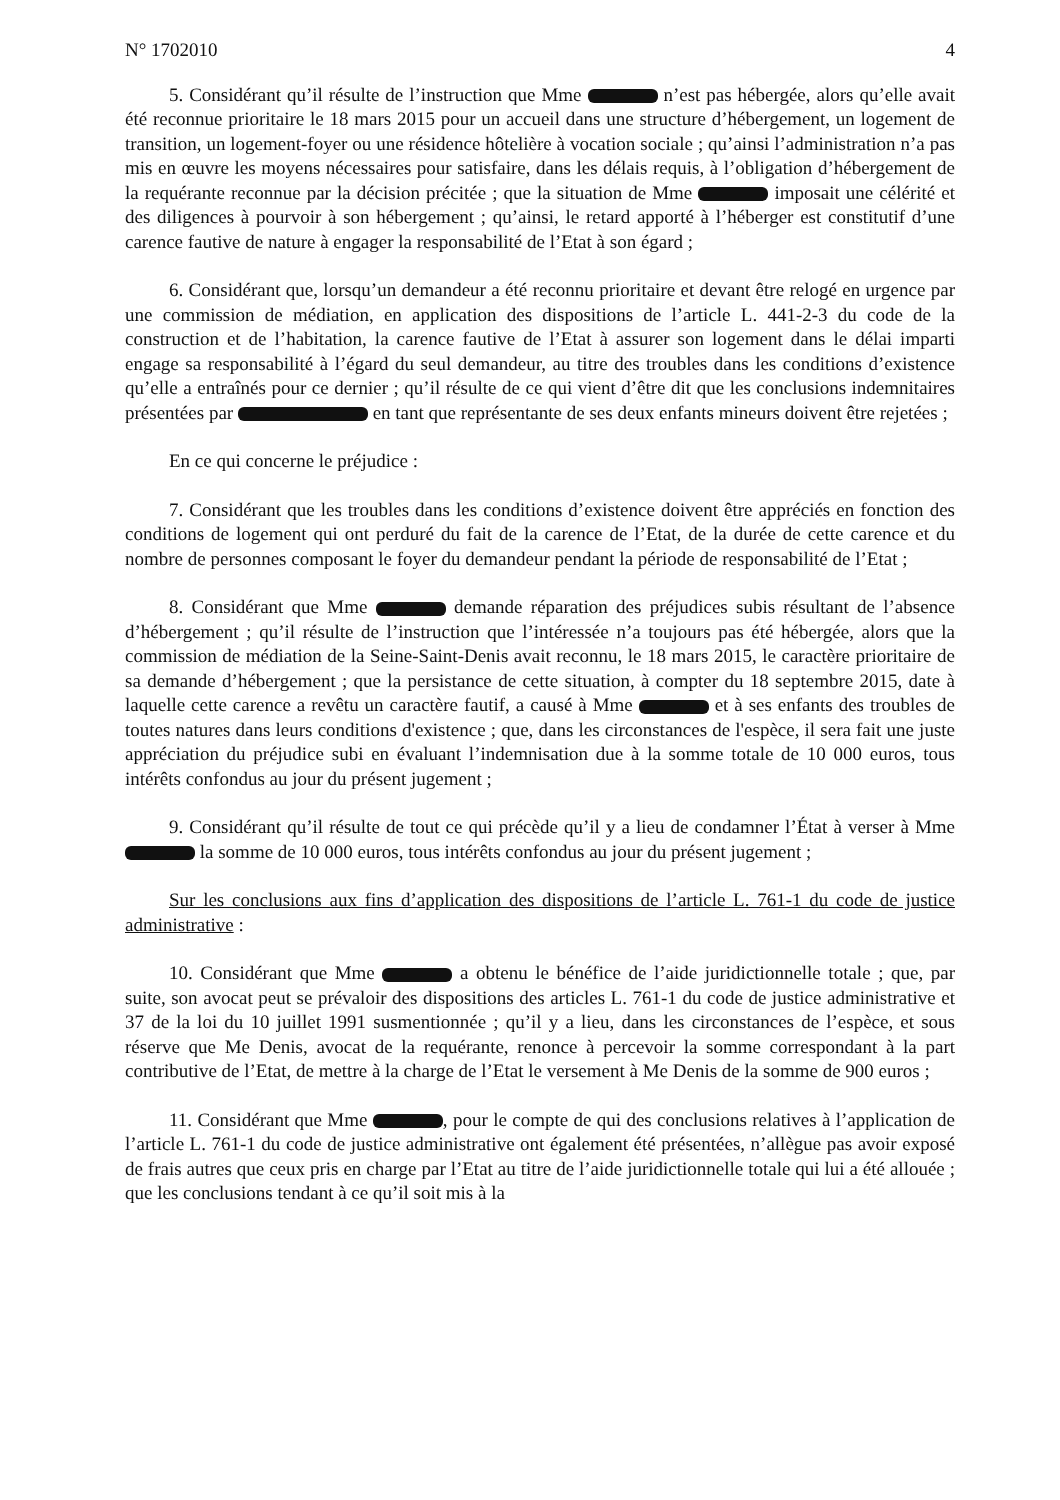N° 1702010 4
5. Considérant qu’il résulte de l’instruction que Mme n’est pas hébergée, alors qu’elle avait été reconnue prioritaire le 18 mars 2015 pour un accueil dans une structure d’hébergement, un logement de transition, un logement-foyer ou une résidence hôtelière à vocation sociale ; qu’ainsi l’administration n’a pas mis en œuvre les moyens nécessaires pour satisfaire, dans les délais requis, à l’obligation d’hébergement de la requérante reconnue par la décision précitée ; que la situation de Mme imposait une célérité et des diligences à pourvoir à son hébergement ; qu’ainsi, le retard apporté à l’héberger est constitutif d’une carence fautive de nature à engager la responsabilité de l’Etat à son égard ;
6. Considérant que, lorsqu’un demandeur a été reconnu prioritaire et devant être relogé en urgence par une commission de médiation, en application des dispositions de l’article L. 441-2-3 du code de la construction et de l’habitation, la carence fautive de l’Etat à assurer son logement dans le délai imparti engage sa responsabilité à l’égard du seul demandeur, au titre des troubles dans les conditions d’existence qu’elle a entraînés pour ce dernier ; qu’il résulte de ce qui vient d’être dit que les conclusions indemnitaires présentées par en tant que représentante de ses deux enfants mineurs doivent être rejetées ;
En ce qui concerne le préjudice :
7. Considérant que les troubles dans les conditions d’existence doivent être appréciés en fonction des conditions de logement qui ont perduré du fait de la carence de l’Etat, de la durée de cette carence et du nombre de personnes composant le foyer du demandeur pendant la période de responsabilité de l’Etat ;
8. Considérant que Mme demande réparation des préjudices subis résultant de l’absence d’hébergement ; qu’il résulte de l’instruction que l’intéressée n’a toujours pas été hébergée, alors que la commission de médiation de la Seine-Saint-Denis avait reconnu, le 18 mars 2015, le caractère prioritaire de sa demande d’hébergement ; que la persistance de cette situation, à compter du 18 septembre 2015, date à laquelle cette carence a revêtu un caractère fautif, a causé à Mme et à ses enfants des troubles de toutes natures dans leurs conditions d'existence ; que, dans les circonstances de l'espèce, il sera fait une juste appréciation du préjudice subi en évaluant l’indemnisation due à la somme totale de 10 000 euros, tous intérêts confondus au jour du présent jugement ;
9. Considérant qu’il résulte de tout ce qui précède qu’il y a lieu de condamner l’État à verser à Mme la somme de 10 000 euros, tous intérêts confondus au jour du présent jugement ;
Sur les conclusions aux fins d’application des dispositions de l’article L. 761-1 du code de justice administrative :
10. Considérant que Mme a obtenu le bénéfice de l’aide juridictionnelle totale ; que, par suite, son avocat peut se prévaloir des dispositions des articles L. 761-1 du code de justice administrative et 37 de la loi du 10 juillet 1991 susmentionnée ; qu’il y a lieu, dans les circonstances de l’espèce, et sous réserve que Me Denis, avocat de la requérante, renonce à percevoir la somme correspondant à la part contributive de l’Etat, de mettre à la charge de l’Etat le versement à Me Denis de la somme de 900 euros ;
11. Considérant que Mme , pour le compte de qui des conclusions relatives à l’application de l’article L. 761-1 du code de justice administrative ont également été présentées, n’allègue pas avoir exposé de frais autres que ceux pris en charge par l’Etat au titre de l’aide juridictionnelle totale qui lui a été allouée ; que les conclusions tendant à ce qu’il soit mis à la